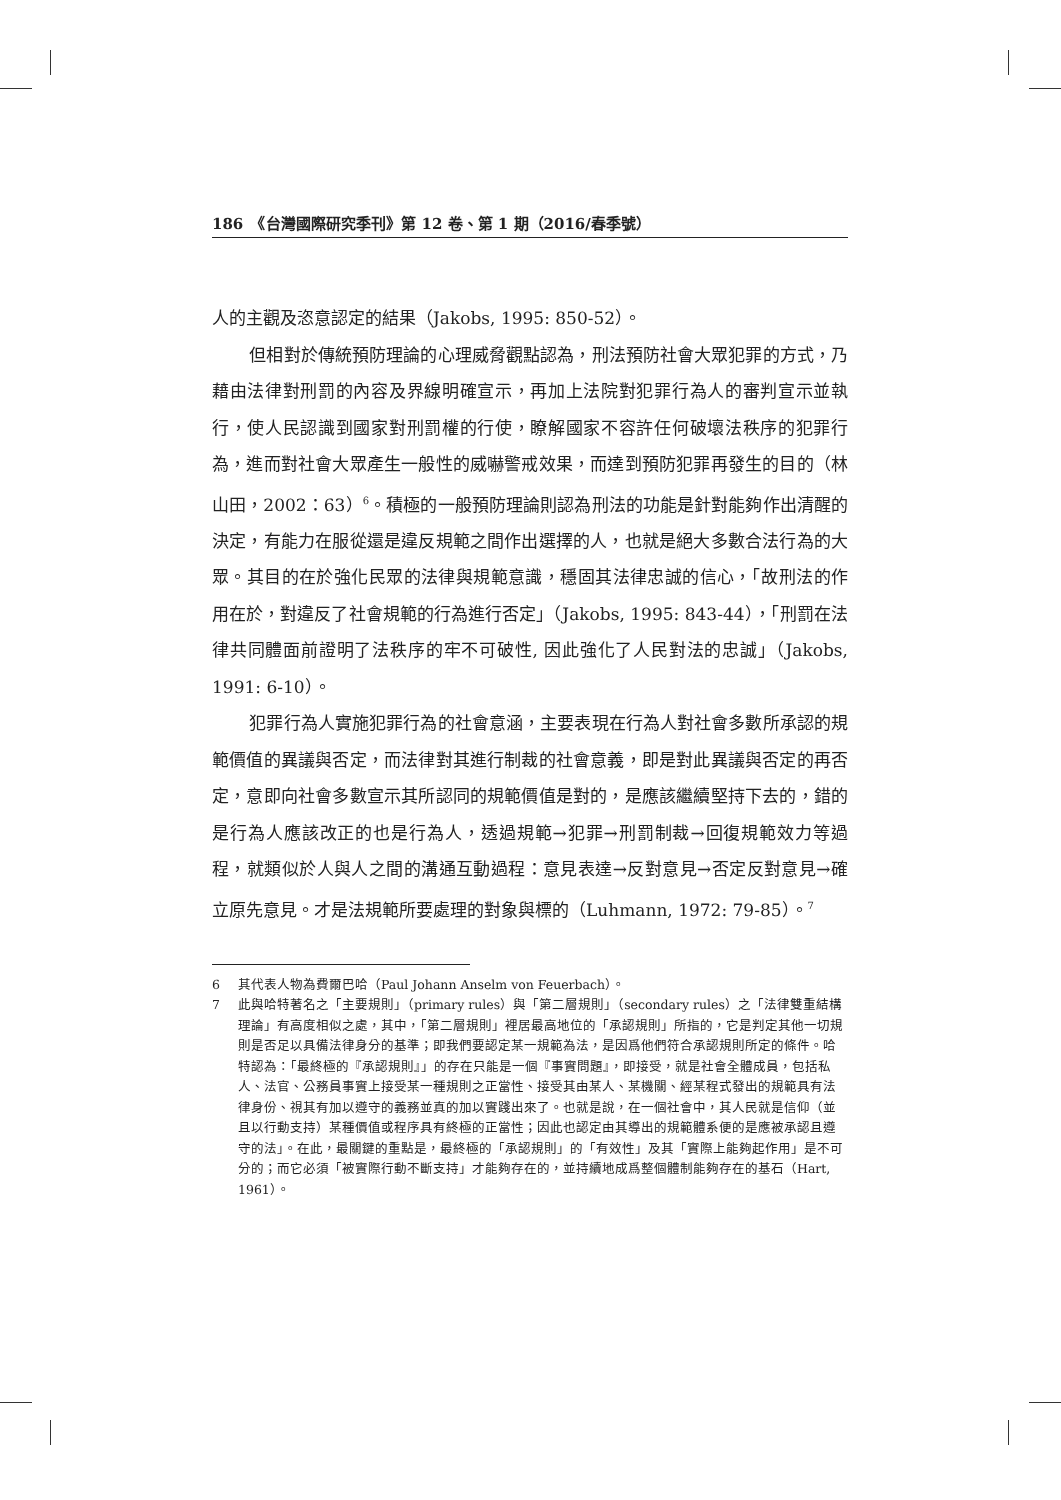186　《台灣國際研究季刊》第 12 卷、第 1 期（2016/春季號）
人的主觀及恣意認定的結果（Jakobs, 1995: 850-52）。
但相對於傳統預防理論的心理威脅觀點認為，刑法預防社會大眾犯罪的方式，乃藉由法律對刑罰的內容及界線明確宣示，再加上法院對犯罪行為人的審判宣示並執行，使人民認識到國家對刑罰權的行使，瞭解國家不容許任何破壞法秩序的犯罪行為，進而對社會大眾產生一般性的威嚇警戒效果，而達到預防犯罪再發生的目的（林山田，2002：63）<sup>6</sup>。積極的一般預防理論則認為刑法的功能是針對能夠作出清醒的決定，有能力在服從還是違反規範之間作出選擇的人，也就是絕大多數合法行為的大眾。其目的在於強化民眾的法律與規範意識，穩固其法律忠誠的信心，「故刑法的作用在於，對違反了社會規範的行為進行否定」（Jakobs, 1995: 843-44），「刑罰在法律共同體面前證明了法秩序的牢不可破性, 因此強化了人民對法的忠誠」（Jakobs, 1991: 6-10）。
犯罪行為人實施犯罪行為的社會意涵，主要表現在行為人對社會多數所承認的規範價值的異議與否定，而法律對其進行制裁的社會意義，即是對此異議與否定的再否定，意即向社會多數宣示其所認同的規範價值是對的，是應該繼續堅持下去的，錯的是行為人應該改正的也是行為人，透過規範→犯罪→刑罰制裁→回復規範效力等過程，就類似於人與人之間的溝通互動過程：意見表達→反對意見→否定反對意見→確立原先意見。才是法規範所要處理的對象與標的（Luhmann, 1972: 79-85）。<sup>7</sup>
6 其代表人物為費爾巴哈（Paul Johann Anselm von Feuerbach）。
7 此與哈特著名之「主要規則」（primary rules）與「第二層規則」（secondary rules）之「法律雙重結構理論」有高度相似之處，其中，「第二層規則」裡居最高地位的「承認規則」所指的，它是判定其他一切規則是否足以具備法律身分的基準；即我們要認定某一規範為法，是因爲他們符合承認規則所定的條件。哈特認為：「最終極的『承認規則』」的存在只能是一個『事實問題』，即接受，就是社會全體成員，包括私人、法官、公務員事實上接受某一種規則之正當性、接受其由某人、某機關、經某程式發出的規範具有法律身份、視其有加以遵守的義務並真的加以實踐出來了。也就是說，在一個社會中，其人民就是信仰（並且以行動支持）某種價值或程序具有終極的正當性；因此也認定由其導出的規範體系便的是應被承認且遵守的法」。在此，最關鍵的重點是，最終極的「承認規則」的「有效性」及其「實際上能夠起作用」是不可分的；而它必須「被實際行動不斷支持」才能夠存在的，並持續地成爲整個體制能夠存在的基石（Hart, 1961）。